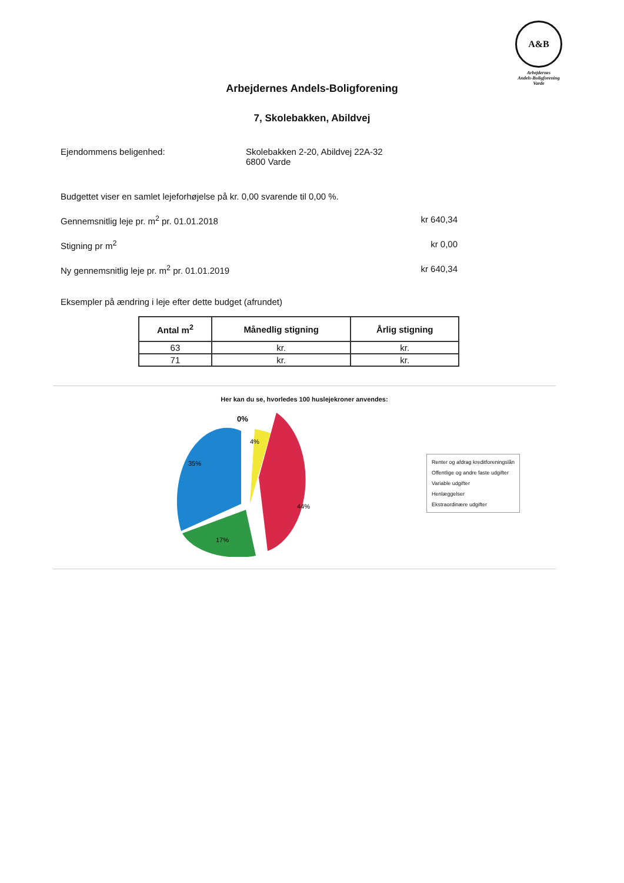A&B
Arbejdernes
Andels-Boligforening
Varde
Arbejdernes Andels-Boligforening
7, Skolebakken, Abildvej
Ejendommens beligenhed: Skolebakken 2-20, Abildvej 22A-32
6800 Varde
Budgettet viser en samlet lejeforhøjelse på kr. 0,00 svarende til 0,00 %.
Gennemsnitlig leje pr. m<sup>2</sup> pr. 01.01.2018
kr 640,34
Stigning pr m<sup>2</sup> kr 0,00
Ny gennemsnitlig leje pr. m<sup>2</sup> pr. 01.01.2019
kr 640,34
Eksempler på ændring i leje efter dette budget (afrundet)
| Antal m<sup>2</sup> | Månedlig stigning | Årlig stigning |
| --- | --- | --- |
| 63 | kr. | kr. |
| 71 | kr. | kr. |
Her kan du se, hvorledes 100 huslejekroner anvendes:
0%
4%
44%
17%
35%
Renter og afdrag kreditforeningslån
Offentlige og andre faste udgifter
Variable udgifter
Henlæggelser
Ekstraordinære udgifter